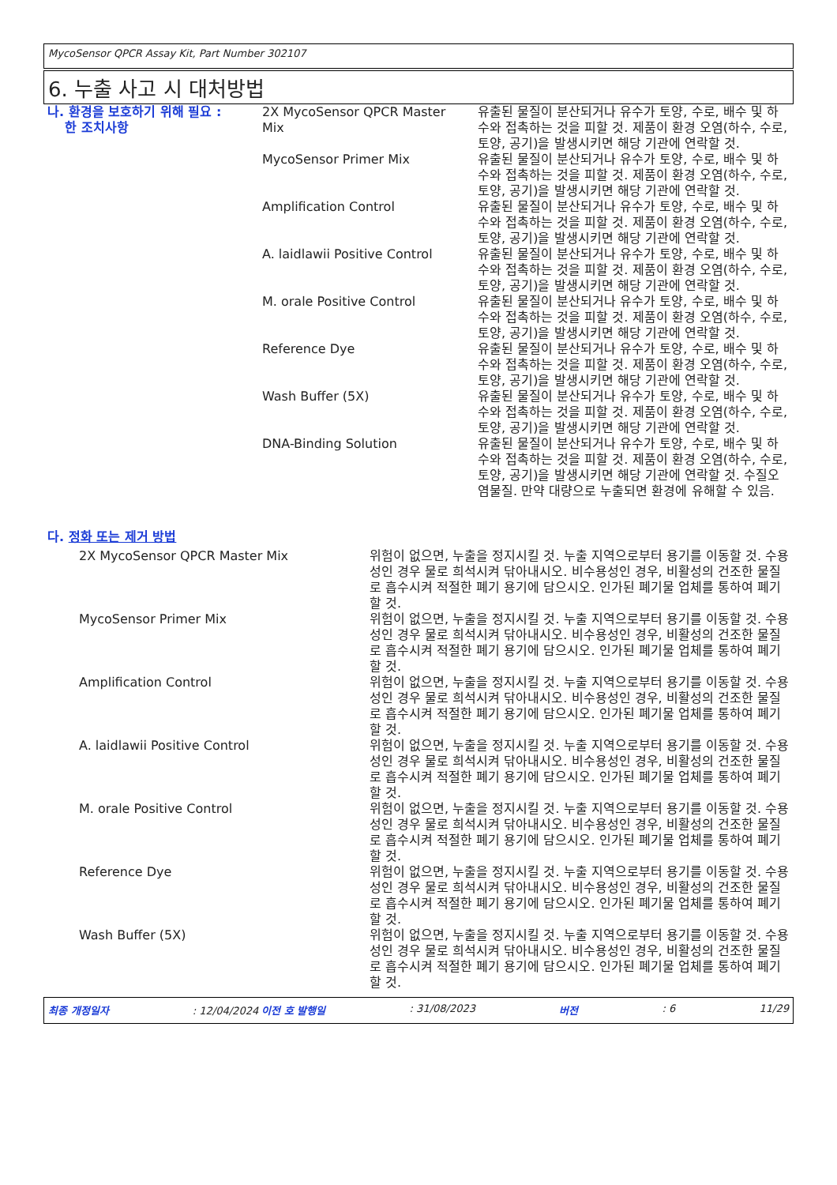MycoSensor QPCR Assay Kit, Part Number 302107
6. 누출 사고 시 대처방법
| 나. 환경을 보호하기 위해 필요 : 한 조치사항 | 2X MycoSensor QPCR Master Mix | 유출된 물질이 분산되거나 유수가 토양, 수로, 배수 및 하수와 접촉하는 것을 피할 것. 제품이 환경 오염(하수, 수로, 토양, 공기)을 발생시키면 해당 기관에 연락할 것. |
| | MycoSensor Primer Mix | 유출된 물질이 분산되거나 유수가 토양, 수로, 배수 및 하수와 접촉하는 것을 피할 것. 제품이 환경 오염(하수, 수로, 토양, 공기)을 발생시키면 해당 기관에 연락할 것. |
| | Amplification Control | 유출된 물질이 분산되거나 유수가 토양, 수로, 배수 및 하수와 접촉하는 것을 피할 것. 제품이 환경 오염(하수, 수로, 토양, 공기)을 발생시키면 해당 기관에 연락할 것. |
| | A. laidlawii Positive Control | 유출된 물질이 분산되거나 유수가 토양, 수로, 배수 및 하수와 접촉하는 것을 피할 것. 제품이 환경 오염(하수, 수로, 토양, 공기)을 발생시키면 해당 기관에 연락할 것. |
| | M. orale Positive Control | 유출된 물질이 분산되거나 유수가 토양, 수로, 배수 및 하수와 접촉하는 것을 피할 것. 제품이 환경 오염(하수, 수로, 토양, 공기)을 발생시키면 해당 기관에 연락할 것. |
| | Reference Dye | 유출된 물질이 분산되거나 유수가 토양, 수로, 배수 및 하수와 접촉하는 것을 피할 것. 제품이 환경 오염(하수, 수로, 토양, 공기)을 발생시키면 해당 기관에 연락할 것. |
| | Wash Buffer (5X) | 유출된 물질이 분산되거나 유수가 토양, 수로, 배수 및 하수와 접촉하는 것을 피할 것. 제품이 환경 오염(하수, 수로, 토양, 공기)을 발생시키면 해당 기관에 연락할 것. |
| | DNA-Binding Solution | 유출된 물질이 분산되거나 유수가 토양, 수로, 배수 및 하수와 접촉하는 것을 피할 것. 제품이 환경 오염(하수, 수로, 토양, 공기)을 발생시키면 해당 기관에 연락할 것. 수질오염물질. 만약 대량으로 누출되면 환경에 유해할 수 있음. |
다. 정화 또는 제거 방법
| | 2X MycoSensor QPCR Master Mix | 위험이 없으면, 누출을 정지시킬 것. 누출 지역으로부터 용기를 이동할 것. 수용성인 경우 물로 희석시켜 닦아내시오. 비수용성인 경우, 비활성의 건조한 물질로 흡수시켜 적절한 폐기 용기에 담으시오. 인가된 폐기물 업체를 통하여 폐기할 것. |
| | MycoSensor Primer Mix | 위험이 없으면, 누출을 정지시킬 것. 누출 지역으로부터 용기를 이동할 것. 수용성인 경우 물로 희석시켜 닦아내시오. 비수용성인 경우, 비활성의 건조한 물질로 흡수시켜 적절한 폐기 용기에 담으시오. 인가된 폐기물 업체를 통하여 폐기할 것. |
| | Amplification Control | 위험이 없으면, 누출을 정지시킬 것. 누출 지역으로부터 용기를 이동할 것. 수용성인 경우 물로 희석시켜 닦아내시오. 비수용성인 경우, 비활성의 건조한 물질로 흡수시켜 적절한 폐기 용기에 담으시오. 인가된 폐기물 업체를 통하여 폐기할 것. |
| | A. laidlawii Positive Control | 위험이 없으면, 누출을 정지시킬 것. 누출 지역으로부터 용기를 이동할 것. 수용성인 경우 물로 희석시켜 닦아내시오. 비수용성인 경우, 비활성의 건조한 물질로 흡수시켜 적절한 폐기 용기에 담으시오. 인가된 폐기물 업체를 통하여 폐기할 것. |
| | M. orale Positive Control | 위험이 없으면, 누출을 정지시킬 것. 누출 지역으로부터 용기를 이동할 것. 수용성인 경우 물로 희석시켜 닦아내시오. 비수용성인 경우, 비활성의 건조한 물질로 흡수시켜 적절한 폐기 용기에 담으시오. 인가된 폐기물 업체를 통하여 폐기할 것. |
| | Reference Dye | 위험이 없으면, 누출을 정지시킬 것. 누출 지역으로부터 용기를 이동할 것. 수용성인 경우 물로 희석시켜 닦아내시오. 비수용성인 경우, 비활성의 건조한 물질로 흡수시켜 적절한 폐기 용기에 담으시오. 인가된 폐기물 업체를 통하여 폐기할 것. |
| | Wash Buffer (5X) | 위험이 없으면, 누출을 정지시킬 것. 누출 지역으로부터 용기를 이동할 것. 수용성인 경우 물로 희석시켜 닦아내시오. 비수용성인 경우, 비활성의 건조한 물질로 흡수시켜 적절한 폐기 용기에 담으시오. 인가된 폐기물 업체를 통하여 폐기할 것. |
최종 개정일자 : 12/04/2024 이전 호 발행일 : 31/08/2023 버전 : 6 11/29